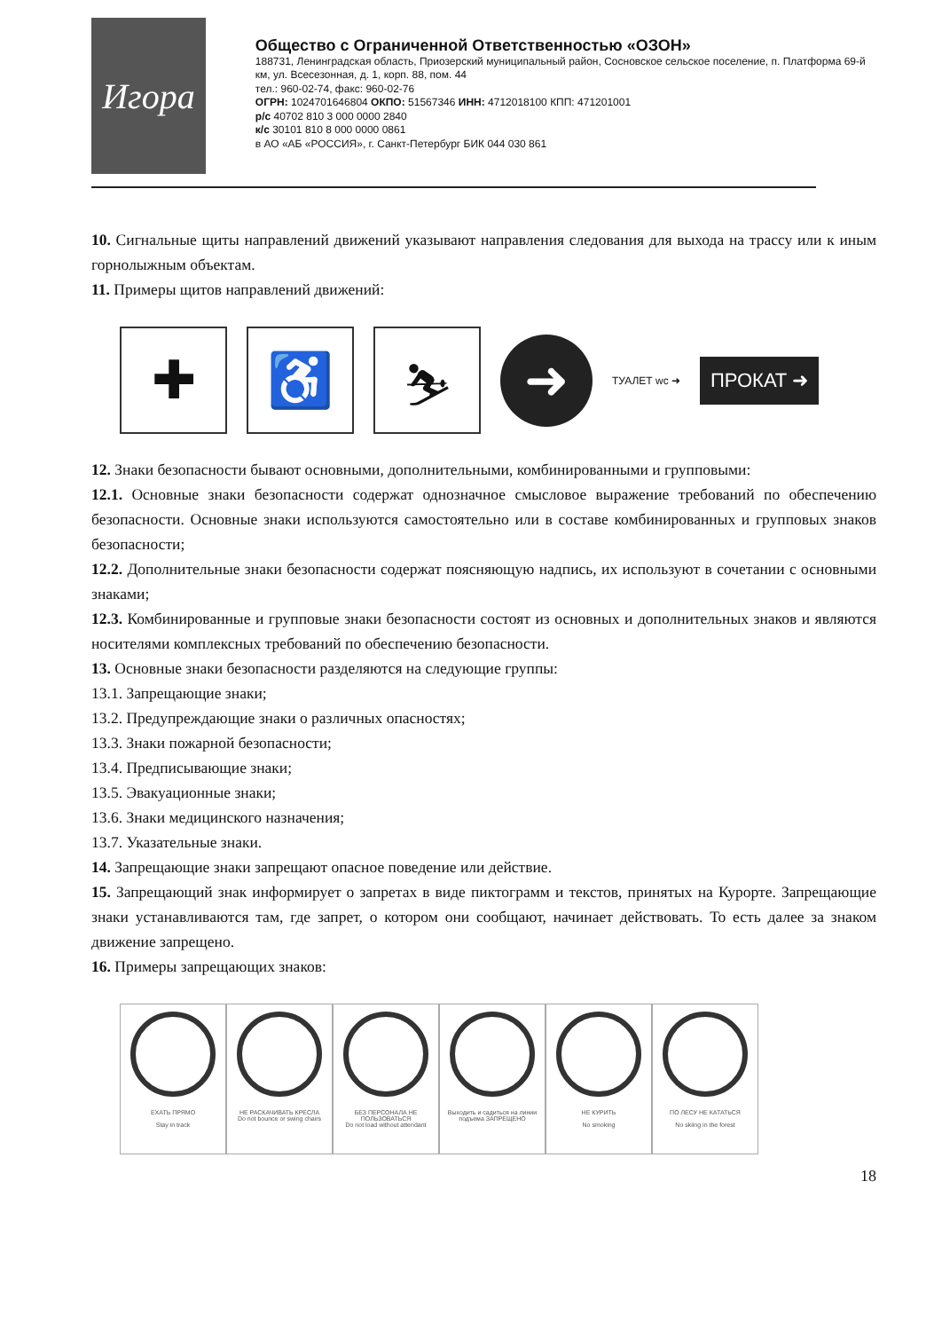Игора
Общество с Ограниченной Ответственностью «ОЗОН»
188731, Ленинградская область, Приозерский муниципальный район, Сосновское сельское поселение, п. Платформа 69-й км, ул. Всесезонная, д. 1, корп. 88, пом. 44
тел.: 960-02-74, факс: 960-02-76
ОГРН: 1024701646804 ОКПО: 51567346 ИНН: 4712018100 КПП: 471201001
р/с 40702 810 3 000 0000 2840
к/с 30101 810 8 000 0000 0861
в АО «АБ «РОССИЯ», г. Санкт-Петербург БИК 044 030 861
10. Сигнальные щиты направлений движений указывают направления следования для выхода на трассу или к иным горнолыжным объектам.
11. Примеры щитов направлений движений:
✚ ♿ ⛷
➜
ТУАЛЕТ wc ➜
ПРОКАТ ➜
12. Знаки безопасности бывают основными, дополнительными, комбинированными и групповыми:
12.1. Основные знаки безопасности содержат однозначное смысловое выражение требований по обеспечению безопасности. Основные знаки используются самостоятельно или в составе комбинированных и групповых знаков безопасности;
12.2. Дополнительные знаки безопасности содержат поясняющую надпись, их используют в сочетании с основными знаками;
12.3. Комбинированные и групповые знаки безопасности состоят из основных и дополнительных знаков и являются носителями комплексных требований по обеспечению безопасности.
13. Основные знаки безопасности разделяются на следующие группы:
13.1. Запрещающие знаки;
13.2. Предупреждающие знаки о различных опасностях;
13.3. Знаки пожарной безопасности;
13.4. Предписывающие знаки;
13.5. Эвакуационные знаки;
13.6. Знаки медицинского назначения;
13.7. Указательные знаки.
14. Запрещающие знаки запрещают опасное поведение или действие.
15. Запрещающий знак информирует о запретах в виде пиктограмм и текстов, принятых на Курорте. Запрещающие знаки устанавливаются там, где запрет, о котором они сообщают, начинает действовать. То есть далее за знаком движение запрещено.
16. Примеры запрещающих знаков:
ЕХАТЬ ПРЯМО
Stay in track
НЕ РАСКАЧИВАТЬ КРЕСЛА
Do not bounce or swing chairs
БЕЗ ПЕРСОНАЛА НЕ ПОЛЬЗОВАТЬСЯ
Do not load without attendant
Выходить и садиться на линии подъема ЗАПРЕЩЕНО
НЕ КУРИТЬ
No smoking
ПО ЛЕСУ НЕ КАТАТЬСЯ
No skiing in the forest
18